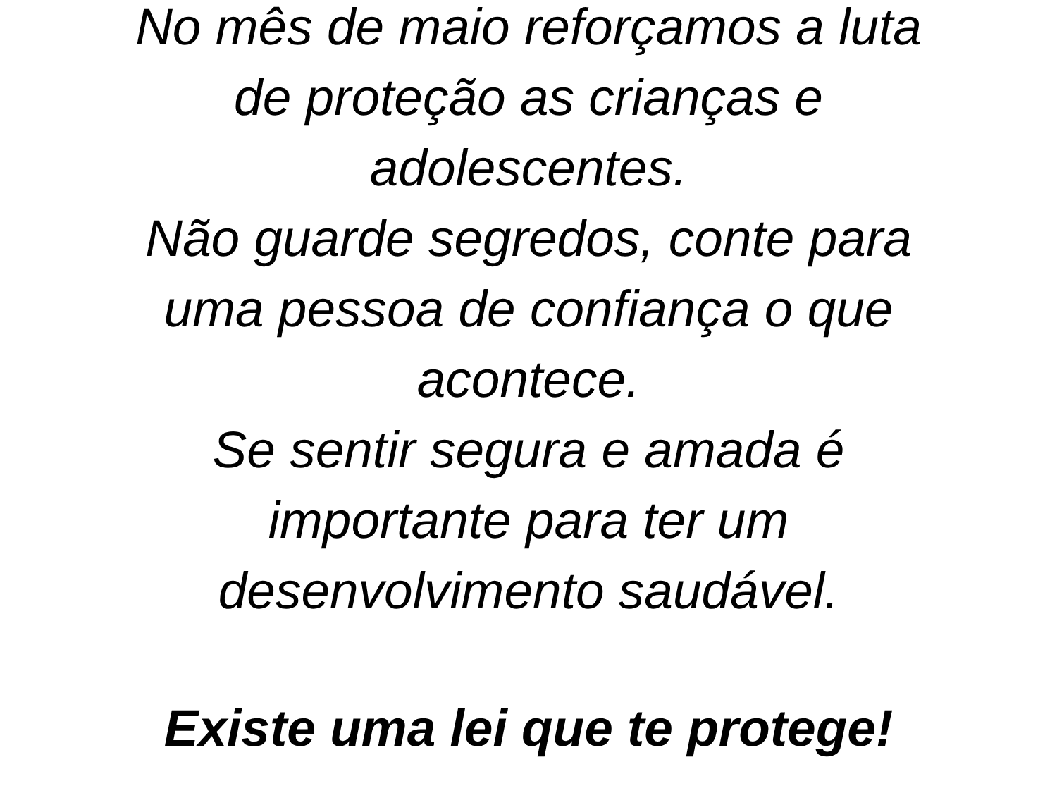No mês de maio reforçamos a luta
de proteção as crianças e
adolescentes.
Não guarde segredos, conte para
uma pessoa de confiança o que
acontece.
Se sentir segura e amada é
importante para ter um
desenvolvimento saudável.
Existe uma lei que te protege!